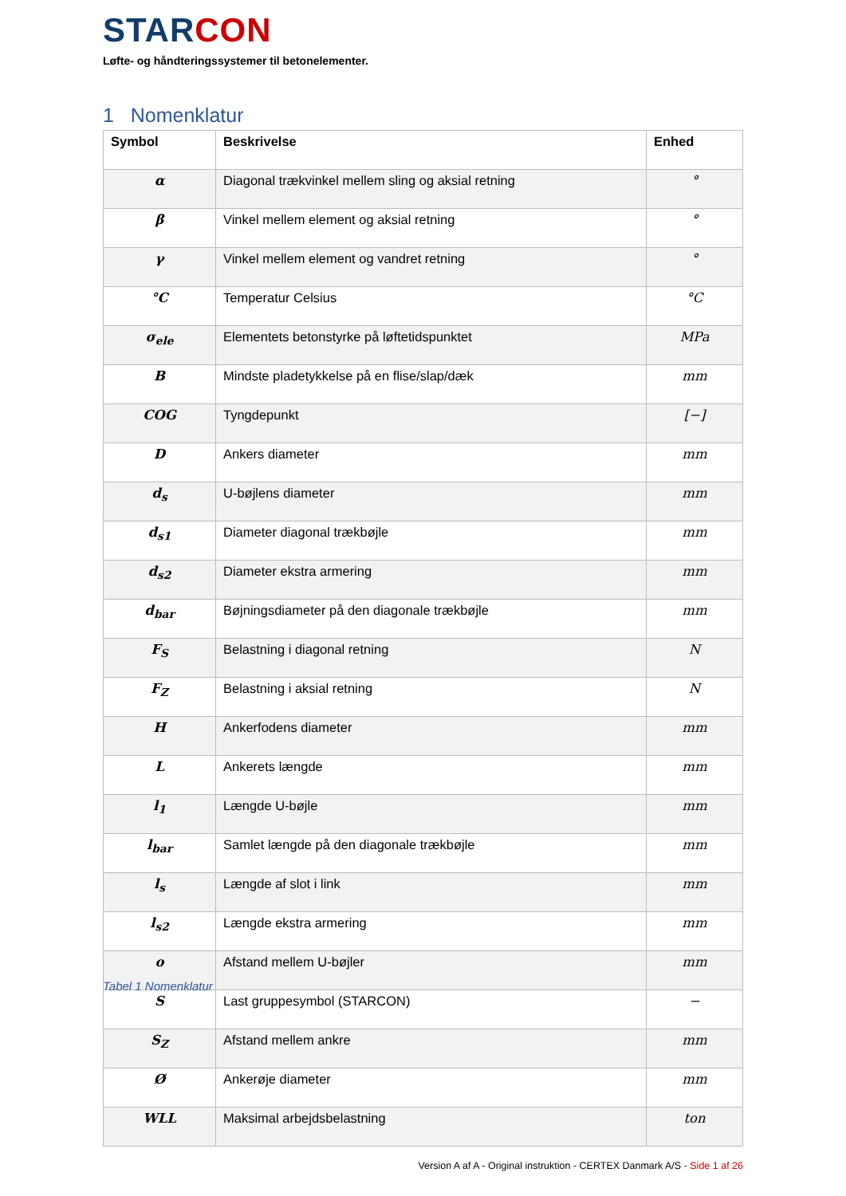STARCON
Løfte- og håndteringssystemer til betonelementer.
1 Nomenklatur
| Symbol | Beskrivelse | Enhed |
| --- | --- | --- |
| α | Diagonal trækvinkel mellem sling og aksial retning | ° |
| β | Vinkel mellem element og aksial retning | ° |
| γ | Vinkel mellem element og vandret retning | ° |
| °C | Temperatur Celsius | °C |
| σ<sub>ele</sub> | Elementets betonstyrke på løftetidspunktet | MPa |
| B | Mindste pladetykkelse på en flise/slap/dæk | mm |
| COG | Tyngdepunkt | [−] |
| D | Ankers diameter | mm |
| d<sub>s</sub> | U-bøjlens diameter | mm |
| d<sub>s1</sub> | Diameter diagonal trækbøjle | mm |
| d<sub>s2</sub> | Diameter ekstra armering | mm |
| d<sub>bar</sub> | Bøjningsdiameter på den diagonale trækbøjle | mm |
| F<sub>S</sub> | Belastning i diagonal retning | N |
| F<sub>Z</sub> | Belastning i aksial retning | N |
| H | Ankerfodens diameter | mm |
| L | Ankerets længde | mm |
| l<sub>1</sub> | Længde U-bøjle | mm |
| l<sub>bar</sub> | Samlet længde på den diagonale trækbøjle | mm |
| l<sub>s</sub> | Længde af slot i link | mm |
| l<sub>s2</sub> | Længde ekstra armering | mm |
| o | Afstand mellem U-bøjler | mm |
| S | Last gruppesymbol (STARCON) | − |
| S<sub>Z</sub> | Afstand mellem ankre | mm |
| Ø | Ankerøje diameter | mm |
| WLL | Maksimal arbejdsbelastning | ton |
Tabel 1 Nomenklatur
Version A af A - Original instruktion - CERTEX Danmark A/S - Side 1 af 26